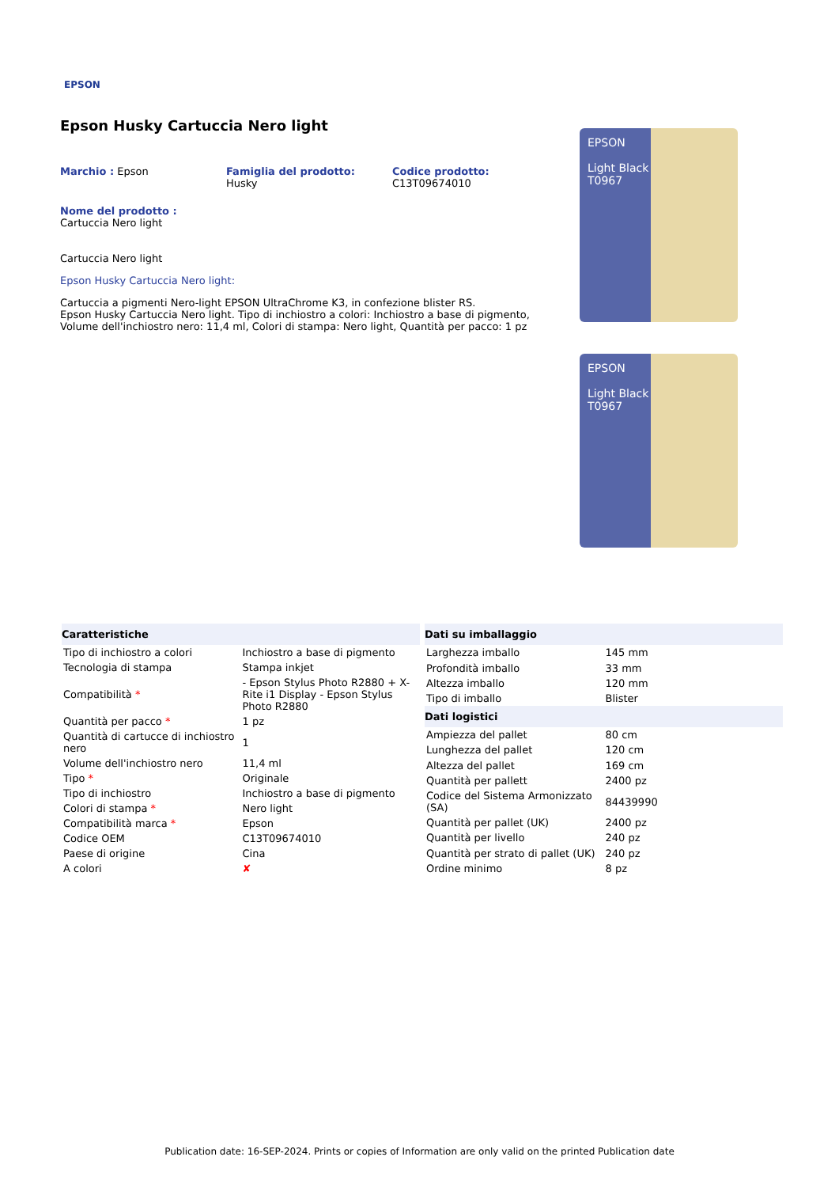EPSON
Epson Husky Cartuccia Nero light
Marchio : Epson Famiglia del prodotto: Husky
Codice prodotto:
C13T09674010
Nome del prodotto : Cartuccia Nero light
Cartuccia Nero light
Epson Husky Cartuccia Nero light:
Cartuccia a pigmenti Nero-light EPSON UltraChrome K3, in confezione blister RS.
Epson Husky Cartuccia Nero light. Tipo di inchiostro a colori: Inchiostro a base di pigmento, Volume dell'inchiostro nero: 11,4 ml, Colori di stampa: Nero light, Quantità per pacco: 1 pz
EPSON
Light Black
T0967
EPSON
Light Black
T0967
| Caratteristiche | |
| --- | --- |
| Tipo di inchiostro a colori | Inchiostro a base di pigmento |
| Tecnologia di stampa | Stampa inkjet |
| Compatibilità * | - Epson Stylus Photo R2880 + X-Rite i1 Display - Epson Stylus Photo R2880 |
| Quantità per pacco * | 1 pz |
| Quantità di cartucce di inchiostro nero | 1 |
| Volume dell'inchiostro nero | 11,4 ml |
| Tipo * | Originale |
| Tipo di inchiostro | Inchiostro a base di pigmento |
| Colori di stampa * | Nero light |
| Compatibilità marca * | Epson |
| Codice OEM | C13T09674010 |
| Paese di origine | Cina |
| A colori | ✘ |
| Dati su imballaggio | |
| --- | --- |
| Larghezza imballo | 145 mm |
| Profondità imballo | 33 mm |
| Altezza imballo | 120 mm |
| Tipo di imballo | Blister |
| Dati logistici | |
| Ampiezza del pallet | 80 cm |
| Lunghezza del pallet | 120 cm |
| Altezza del pallet | 169 cm |
| Quantità per pallett | 2400 pz |
| Codice del Sistema Armonizzato (SA) | 84439990 |
| Quantità per pallet (UK) | 2400 pz |
| Quantità per livello | 240 pz |
| Quantità per strato di pallet (UK) | 240 pz |
| Ordine minimo | 8 pz |
Publication date: 16-SEP-2024. Prints or copies of Information are only valid on the printed Publication date